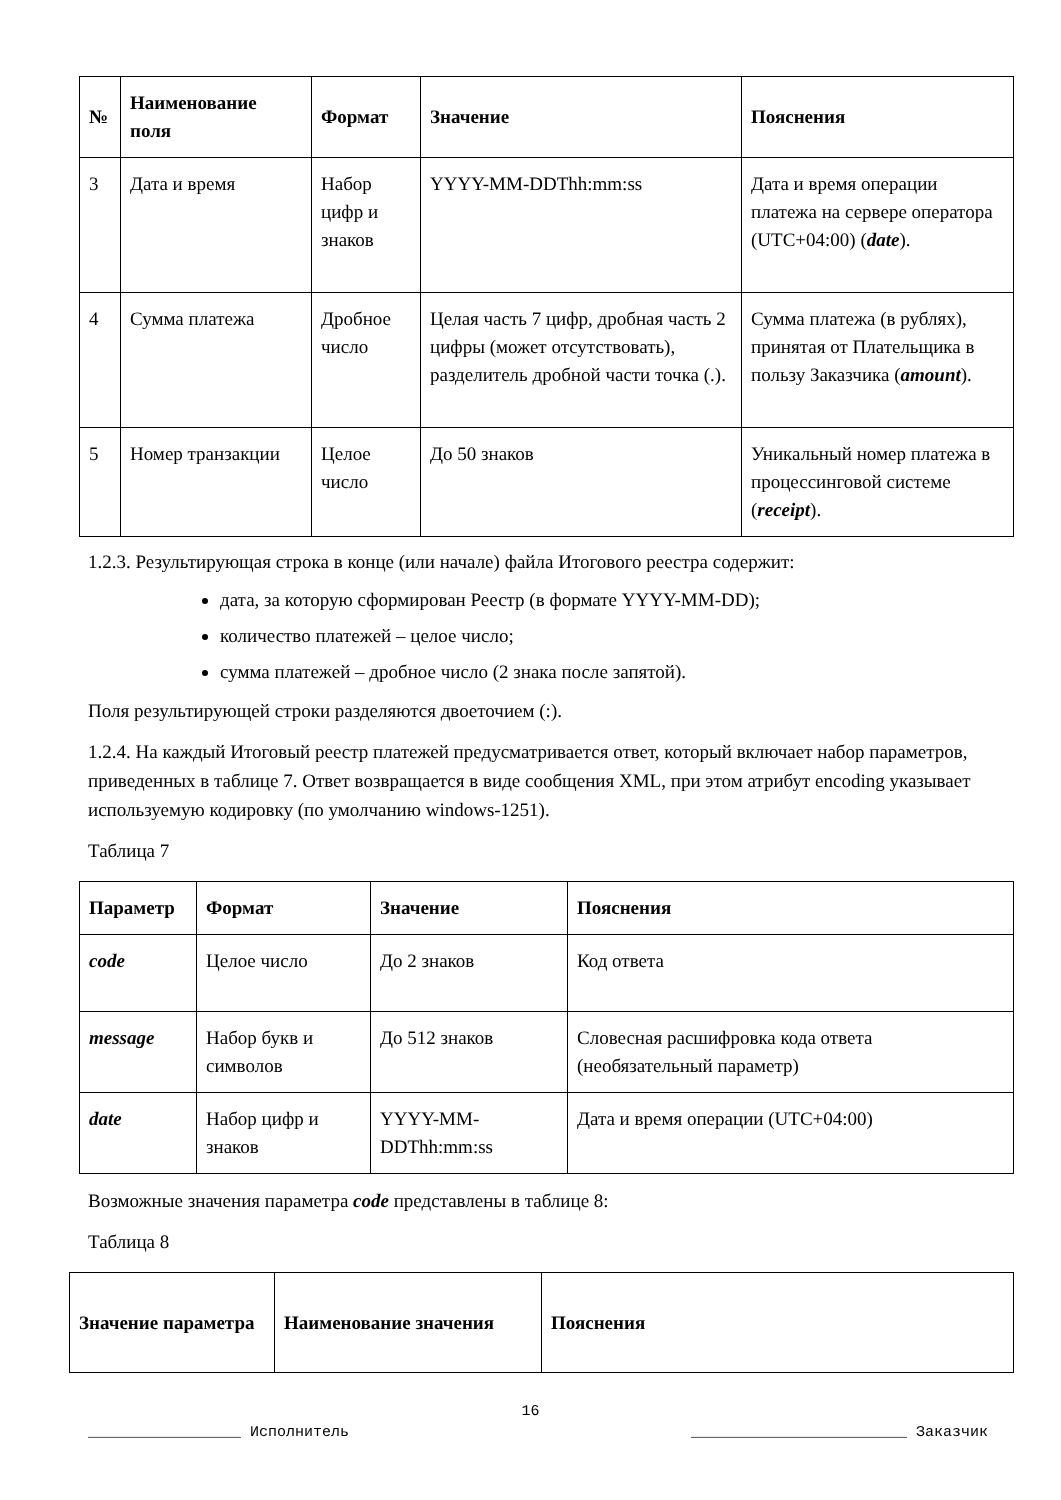| № | Наименование поля | Формат | Значение | Пояснения |
| --- | --- | --- | --- | --- |
| 3 | Дата и время | Набор цифр и знаков | YYYY-MM-DDThh:mm:ss | Дата и время операции платежа на сервере оператора (UTC+04:00) ( date ). |
| 4 | Сумма платежа | Дробное число | Целая часть 7 цифр, дробная часть 2 цифры (может отсутствовать), разделитель дробной части точка (.). | Сумма платежа (в рублях), принятая от Плательщика в пользу Заказчика ( amount ). |
| 5 | Номер транзакции | Целое число | До 50 знаков | Уникальный номер платежа в процессинговой системе ( receipt ). |
1.2.3. Результирующая строка в конце (или начале) файла Итогового реестра содержит:
дата, за которую сформирован Реестр (в формате YYYY-MM-DD);
количество платежей – целое число;
сумма платежей – дробное число (2 знака после запятой).
Поля результирующей строки разделяются двоеточием (:).
1.2.4. На каждый Итоговый реестр платежей предусматривается ответ, который включает набор параметров, приведенных в таблице 7. Ответ возвращается в виде сообщения XML, при этом атрибут encoding указывает используемую кодировку (по умолчанию windows-1251).
Таблица 7
| Параметр | Формат | Значение | Пояснения |
| --- | --- | --- | --- |
| code | Целое число | До 2 знаков | Код ответа |
| message | Набор букв и символов | До 512 знаков | Словесная расшифровка кода ответа (необязательный параметр) |
| date | Набор цифр и знаков | YYYY-MM-DDThh:mm:ss | Дата и время операции (UTC+04:00) |
Возможные значения параметра code представлены в таблице 8:
Таблица 8
| Значение параметра | Наименование значения | Пояснения |
| --- | --- | --- |
16
_________________ Исполнитель ________________________ Заказчик